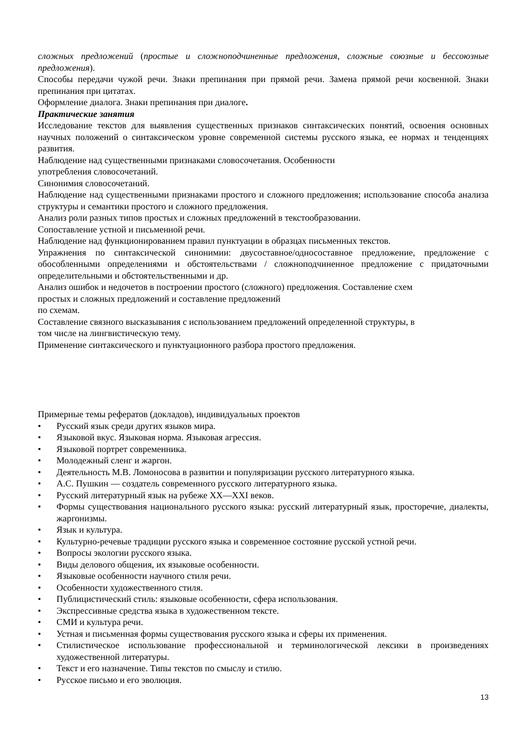сложных предложений (простые и сложноподчиненные предложения, сложные союзные и бессоюзные предложения).
Способы передачи чужой речи. Знаки препинания при прямой речи. Замена прямой речи косвенной. Знаки препинания при цитатах.
Оформление диалога. Знаки препинания при диалоге.
Практические занятия
Исследование текстов для выявления существенных признаков синтаксических понятий, освоения основных научных положений о синтаксическом уровне современной системы русского языка, ее нормах и тенденциях развития.
Наблюдение над существенными признаками словосочетания. Особенности
употребления словосочетаний.
Синонимия словосочетаний.
Наблюдение над существенными признаками простого и сложного предложения; использование способа анализа структуры и семантики простого и сложного предложения.
Анализ роли разных типов простых и сложных предложений в текстообразовании.
Сопоставление устной и письменной речи.
Наблюдение над функционированием правил пунктуации в образцах письменных текстов.
Упражнения по синтаксической синонимии: двусоставное/односоставное предложение, предложение с обособленными определениями и обстоятельствами / сложноподчиненное предложение с придаточными определительными и обстоятельственными и др.
Анализ ошибок и недочетов в построении простого (сложного) предложения. Составление схем
простых и сложных предложений и составление предложений
по схемам.
Составление связного высказывания с использованием предложений определенной структуры, в
том числе на лингвистическую тему.
Применение синтаксического и пунктуационного разбора простого предложения.
Примерные темы рефератов (докладов), индивидуальных проектов
• Русский язык среди других языков мира.
• Языковой вкус. Языковая норма. Языковая агрессия.
• Языковой портрет современника.
• Молодежный сленг и жаргон.
• Деятельность М.В. Ломоносова в развитии и популяризации русского литературного языка.
• А.С. Пушкин — создатель современного русского литературного языка.
• Русский литературный язык на рубеже XX—XXI веков.
• Формы существования национального русского языка: русский литературный язык, просторечие, диалекты, жаргонизмы.
• Язык и культура.
• Культурно-речевые традиции русского языка и современное состояние русской устной речи.
• Вопросы экологии русского языка.
• Виды делового общения, их языковые особенности.
• Языковые особенности научного стиля речи.
• Особенности художественного стиля.
• Публицистический стиль: языковые особенности, сфера использования.
• Экспрессивные средства языка в художественном тексте.
• СМИ и культура речи.
• Устная и письменная формы существования русского языка и сферы их применения.
• Стилистическое использование профессиональной и терминологической лексики в произведениях художественной литературы.
• Текст и его назначение. Типы текстов по смыслу и стилю.
• Русское письмо и его эволюция.
13